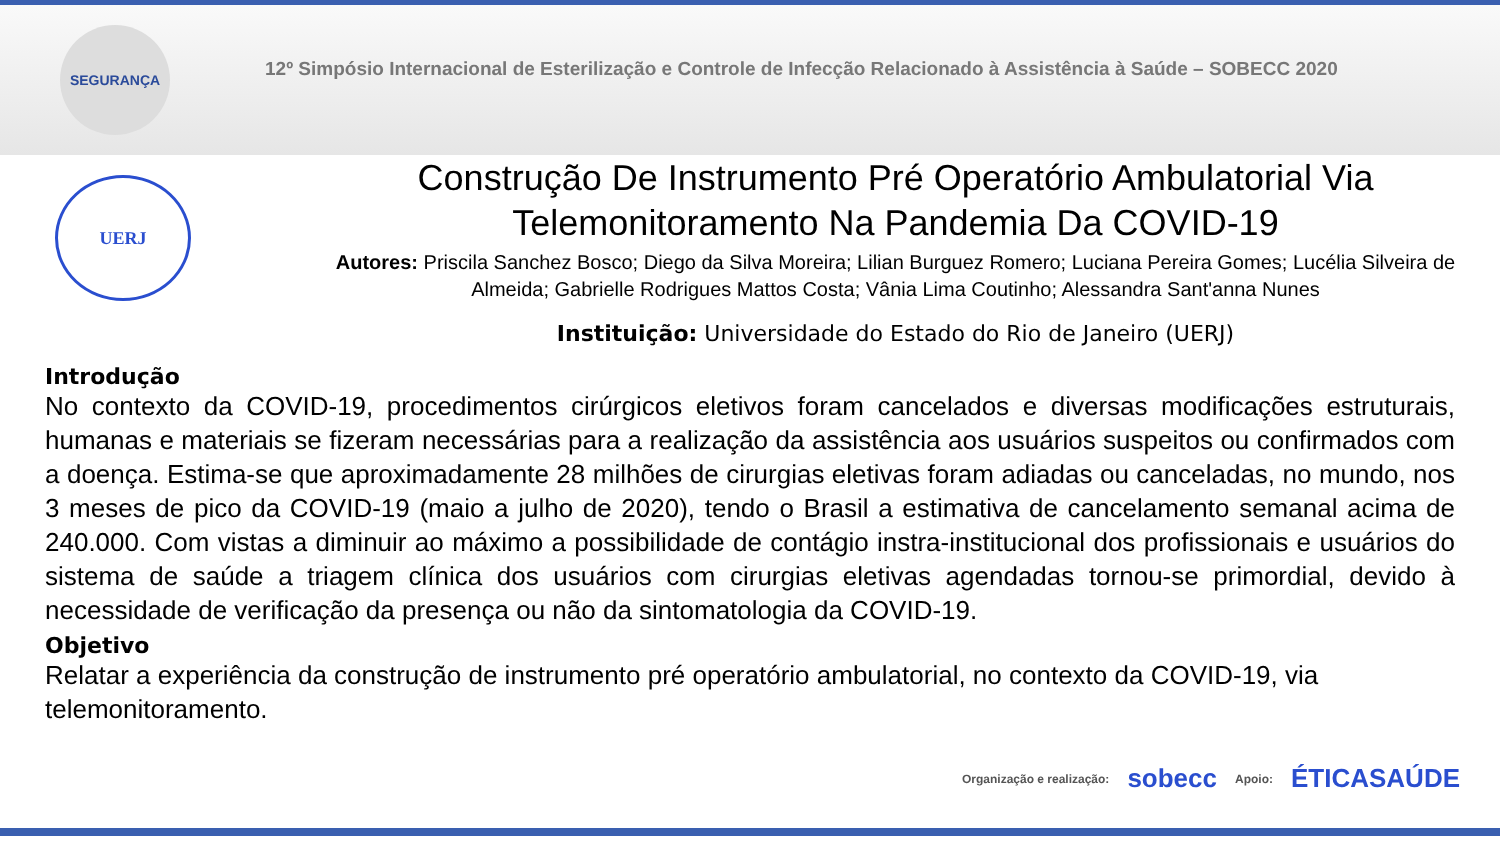SEGURANÇA
12º Simpósio Internacional de Esterilização e Controle de Infecção Relacionado à Assistência à Saúde – SOBECC 2020
UERJ
Construção De Instrumento Pré Operatório Ambulatorial Via Telemonitoramento Na Pandemia Da COVID-19
Autores: Priscila Sanchez Bosco; Diego da Silva Moreira; Lilian Burguez Romero; Luciana Pereira Gomes; Lucélia Silveira de Almeida; Gabrielle Rodrigues Mattos Costa; Vânia Lima Coutinho; Alessandra Sant'anna Nunes
Instituição: Universidade do Estado do Rio de Janeiro (UERJ)
Introdução
No contexto da COVID-19, procedimentos cirúrgicos eletivos foram cancelados e diversas modificações estruturais, humanas e materiais se fizeram necessárias para a realização da assistência aos usuários suspeitos ou confirmados com a doença. Estima-se que aproximadamente 28 milhões de cirurgias eletivas foram adiadas ou canceladas, no mundo, nos 3 meses de pico da COVID-19 (maio a julho de 2020), tendo o Brasil a estimativa de cancelamento semanal acima de 240.000. Com vistas a diminuir ao máximo a possibilidade de contágio instra-institucional dos profissionais e usuários do sistema de saúde a triagem clínica dos usuários com cirurgias eletivas agendadas tornou-se primordial, devido à necessidade de verificação da presença ou não da sintomatologia da COVID-19.
Objetivo
Relatar a experiência da construção de instrumento pré operatório ambulatorial, no contexto da COVID-19, via telemonitoramento.
Organização e realização: sobecc Apoio: ÉTICASAÚDE